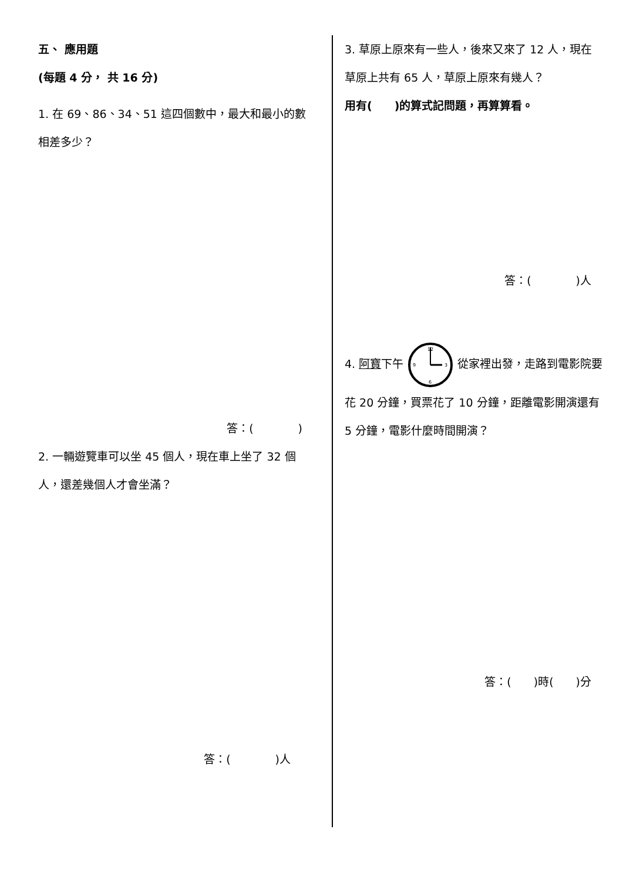五、 應用題
(每題 4 分， 共 16 分)
1. 在 69、86、34、51 這四個數中，最大和最小的數相差多少？
答：(　　　　)
2. 一輛遊覽車可以坐 45 個人，現在車上坐了 32 個人，還差幾個人才會坐滿？
答：(　　　　)人
3. 草原上原來有一些人，後來又來了 12 人，現在草原上共有 65 人，草原上原來有幾人？
用有(　　)的算式記問題，再算算看。
答：(　　　　)人
4. 阿寶下午
12
3
6
9
從家裡出發，走路到電影院要花 20 分鐘，買票花了 10 分鐘，距離電影開演還有 5 分鐘，電影什麼時間開演？
答：(　　)時(　　)分